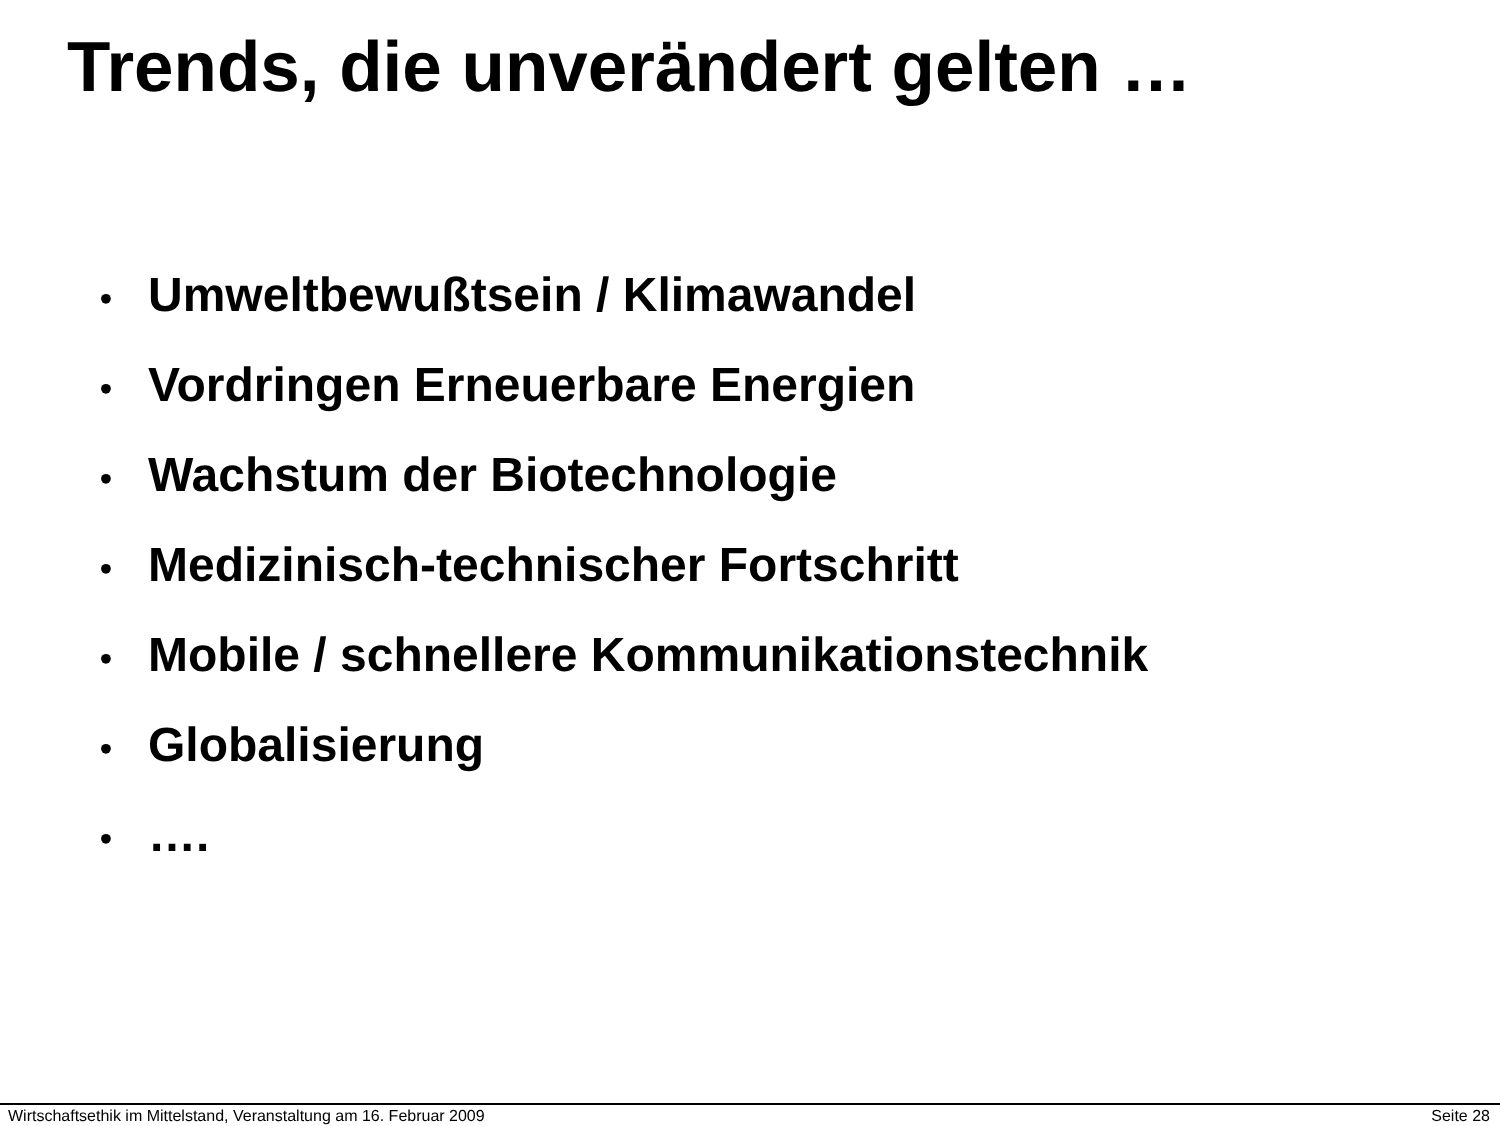Trends, die unverändert gelten …
• Umweltbewußtsein / Klimawandel
• Vordringen Erneuerbare Energien
• Wachstum der Biotechnologie
• Medizinisch-technischer Fortschritt
• Mobile / schnellere Kommunikationstechnik
• Globalisierung
• ….
Wirtschaftsethik im Mittelstand, Veranstaltung am 16. Februar 2009 Seite 28